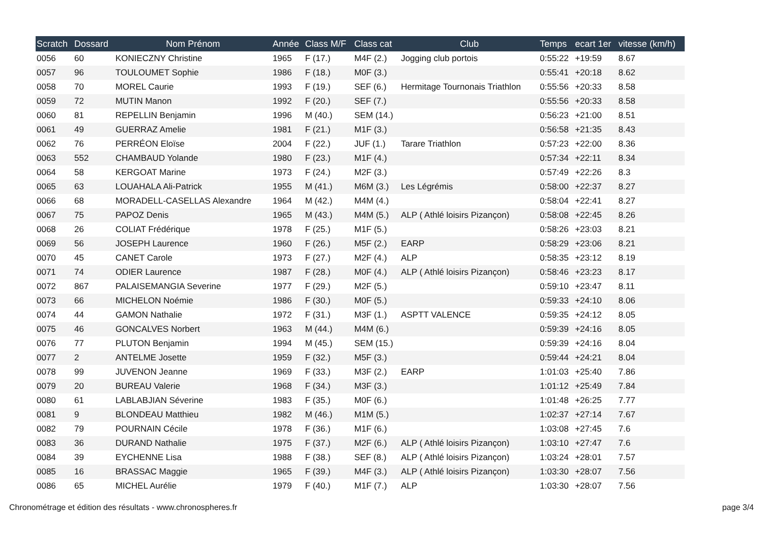| Scratch | Dossard | Nom Prénom | Année | Class M/F | Class cat | Club | Temps | ecart 1er | vitesse (km/h) |
| --- | --- | --- | --- | --- | --- | --- | --- | --- | --- |
| 0056 | 60 | KONIECZNY Christine | 1965 | F (17.) | M4F (2.) | Jogging club portois | 0:55:22 | +19:59 | 8.67 |
| 0057 | 96 | TOULOUMET Sophie | 1986 | F (18.) | M0F (3.) | | 0:55:41 | +20:18 | 8.62 |
| 0058 | 70 | MOREL Caurie | 1993 | F (19.) | SEF (6.) | Hermitage Tournonais Triathlon | 0:55:56 | +20:33 | 8.58 |
| 0059 | 72 | MUTIN Manon | 1992 | F (20.) | SEF (7.) | | 0:55:56 | +20:33 | 8.58 |
| 0060 | 81 | REPELLIN Benjamin | 1996 | M (40.) | SEM (14.) | | 0:56:23 | +21:00 | 8.51 |
| 0061 | 49 | GUERRAZ Amelie | 1981 | F (21.) | M1F (3.) | | 0:56:58 | +21:35 | 8.43 |
| 0062 | 76 | PERRÉON Eloïse | 2004 | F (22.) | JUF (1.) | Tarare Triathlon | 0:57:23 | +22:00 | 8.36 |
| 0063 | 552 | CHAMBAUD Yolande | 1980 | F (23.) | M1F (4.) | | 0:57:34 | +22:11 | 8.34 |
| 0064 | 58 | KERGOAT Marine | 1973 | F (24.) | M2F (3.) | | 0:57:49 | +22:26 | 8.3 |
| 0065 | 63 | LOUAHALA Ali-Patrick | 1955 | M (41.) | M6M (3.) | Les Légrémis | 0:58:00 | +22:37 | 8.27 |
| 0066 | 68 | MORADELL-CASELLAS Alexandre | 1964 | M (42.) | M4M (4.) | | 0:58:04 | +22:41 | 8.27 |
| 0067 | 75 | PAPOZ Denis | 1965 | M (43.) | M4M (5.) | ALP ( Athlé loisirs Pizançon) | 0:58:08 | +22:45 | 8.26 |
| 0068 | 26 | COLIAT Frédérique | 1978 | F (25.) | M1F (5.) | | 0:58:26 | +23:03 | 8.21 |
| 0069 | 56 | JOSEPH Laurence | 1960 | F (26.) | M5F (2.) | EARP | 0:58:29 | +23:06 | 8.21 |
| 0070 | 45 | CANET Carole | 1973 | F (27.) | M2F (4.) | ALP | 0:58:35 | +23:12 | 8.19 |
| 0071 | 74 | ODIER Laurence | 1987 | F (28.) | M0F (4.) | ALP ( Athlé loisirs Pizançon) | 0:58:46 | +23:23 | 8.17 |
| 0072 | 867 | PALAISEMANGIA Severine | 1977 | F (29.) | M2F (5.) | | 0:59:10 | +23:47 | 8.11 |
| 0073 | 66 | MICHELON Noémie | 1986 | F (30.) | M0F (5.) | | 0:59:33 | +24:10 | 8.06 |
| 0074 | 44 | GAMON Nathalie | 1972 | F (31.) | M3F (1.) | ASPTT VALENCE | 0:59:35 | +24:12 | 8.05 |
| 0075 | 46 | GONCALVES Norbert | 1963 | M (44.) | M4M (6.) | | 0:59:39 | +24:16 | 8.05 |
| 0076 | 77 | PLUTON Benjamin | 1994 | M (45.) | SEM (15.) | | 0:59:39 | +24:16 | 8.04 |
| 0077 | 2 | ANTELME Josette | 1959 | F (32.) | M5F (3.) | | 0:59:44 | +24:21 | 8.04 |
| 0078 | 99 | JUVENON Jeanne | 1969 | F (33.) | M3F (2.) | EARP | 1:01:03 | +25:40 | 7.86 |
| 0079 | 20 | BUREAU Valerie | 1968 | F (34.) | M3F (3.) | | 1:01:12 | +25:49 | 7.84 |
| 0080 | 61 | LABLABJIAN Séverine | 1983 | F (35.) | M0F (6.) | | 1:01:48 | +26:25 | 7.77 |
| 0081 | 9 | BLONDEAU Matthieu | 1982 | M (46.) | M1M (5.) | | 1:02:37 | +27:14 | 7.67 |
| 0082 | 79 | POURNAIN Cécile | 1978 | F (36.) | M1F (6.) | | 1:03:08 | +27:45 | 7.6 |
| 0083 | 36 | DURAND Nathalie | 1975 | F (37.) | M2F (6.) | ALP ( Athlé loisirs Pizançon) | 1:03:10 | +27:47 | 7.6 |
| 0084 | 39 | EYCHENNE Lisa | 1988 | F (38.) | SEF (8.) | ALP ( Athlé loisirs Pizançon) | 1:03:24 | +28:01 | 7.57 |
| 0085 | 16 | BRASSAC Maggie | 1965 | F (39.) | M4F (3.) | ALP ( Athlé loisirs Pizançon) | 1:03:30 | +28:07 | 7.56 |
| 0086 | 65 | MICHEL Aurélie | 1979 | F (40.) | M1F (7.) | ALP | 1:03:30 | +28:07 | 7.56 |
Chronométrage et édition des résultats - www.chronospheres.fr page 3/4